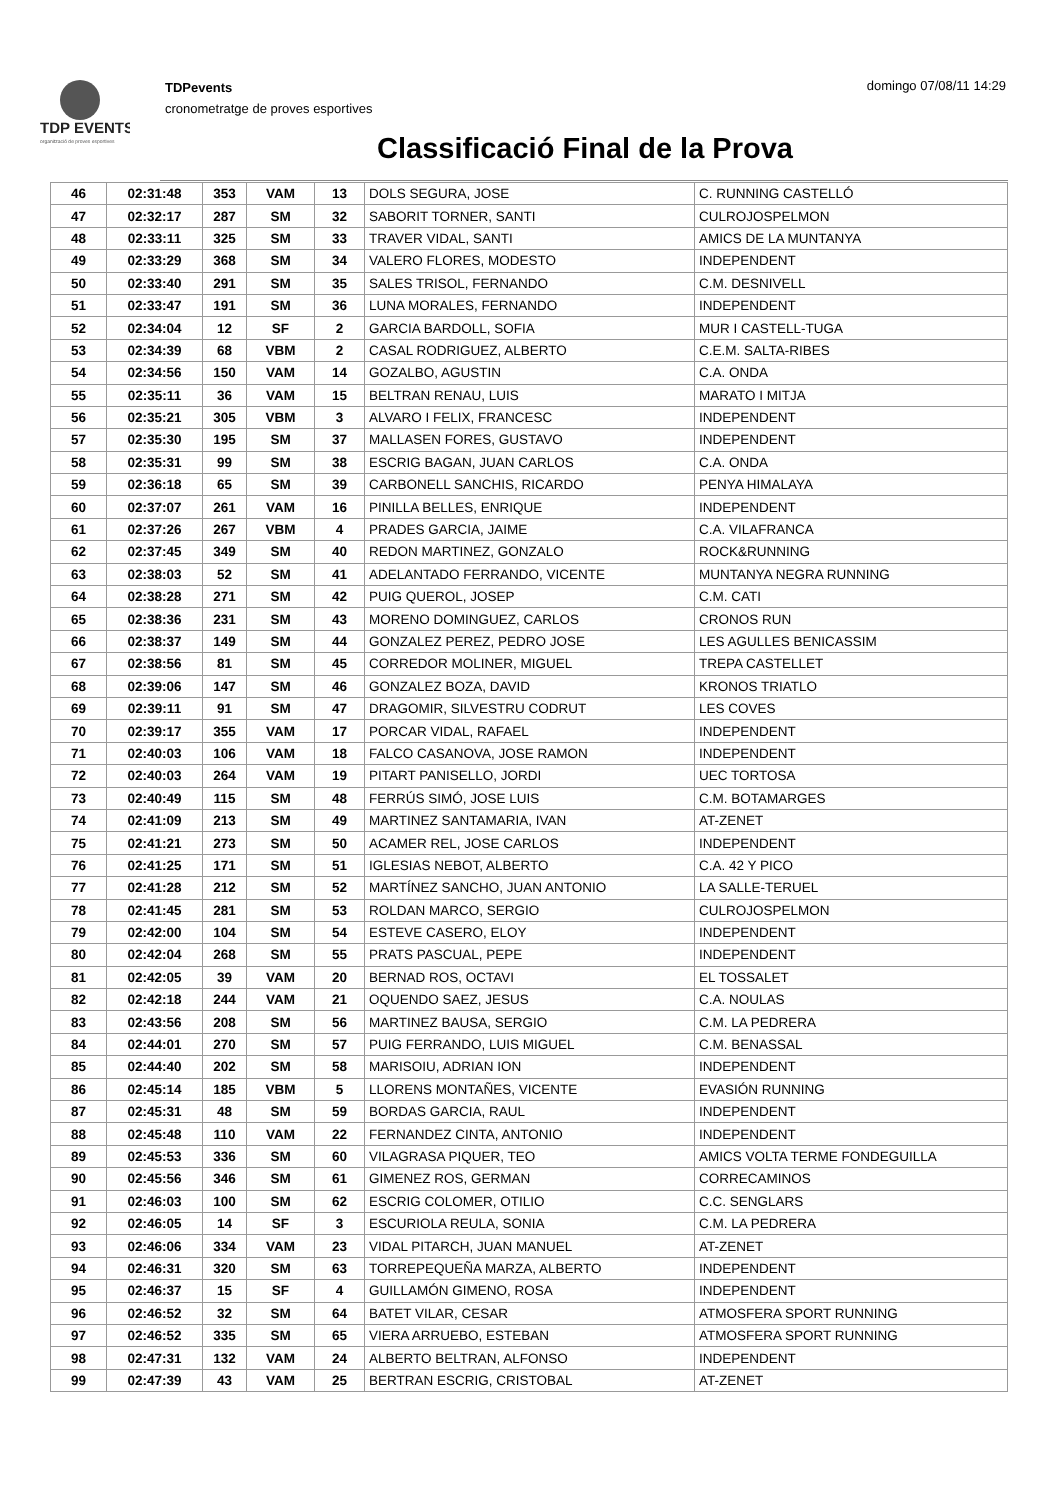TDP EVENTS
organització de proves esportives
TDPevents
cronometratge de proves esportives
domingo 07/08/11 14:29
Classificació Final de la Prova
| 46 | 02:31:48 | 353 | VAM | 13 | DOLS SEGURA, JOSE | C. RUNNING CASTELLÓ |
| 47 | 02:32:17 | 287 | SM | 32 | SABORIT TORNER, SANTI | CULROJOSPELMON |
| 48 | 02:33:11 | 325 | SM | 33 | TRAVER VIDAL, SANTI | AMICS DE LA MUNTANYA |
| 49 | 02:33:29 | 368 | SM | 34 | VALERO FLORES, MODESTO | INDEPENDENT |
| 50 | 02:33:40 | 291 | SM | 35 | SALES TRISOL, FERNANDO | C.M. DESNIVELL |
| 51 | 02:33:47 | 191 | SM | 36 | LUNA MORALES, FERNANDO | INDEPENDENT |
| 52 | 02:34:04 | 12 | SF | 2 | GARCIA BARDOLL, SOFIA | MUR I CASTELL-TUGA |
| 53 | 02:34:39 | 68 | VBM | 2 | CASAL RODRIGUEZ, ALBERTO | C.E.M. SALTA-RIBES |
| 54 | 02:34:56 | 150 | VAM | 14 | GOZALBO, AGUSTIN | C.A. ONDA |
| 55 | 02:35:11 | 36 | VAM | 15 | BELTRAN RENAU, LUIS | MARATO I MITJA |
| 56 | 02:35:21 | 305 | VBM | 3 | ALVARO I FELIX, FRANCESC | INDEPENDENT |
| 57 | 02:35:30 | 195 | SM | 37 | MALLASEN FORES, GUSTAVO | INDEPENDENT |
| 58 | 02:35:31 | 99 | SM | 38 | ESCRIG BAGAN, JUAN CARLOS | C.A. ONDA |
| 59 | 02:36:18 | 65 | SM | 39 | CARBONELL SANCHIS, RICARDO | PENYA HIMALAYA |
| 60 | 02:37:07 | 261 | VAM | 16 | PINILLA BELLES, ENRIQUE | INDEPENDENT |
| 61 | 02:37:26 | 267 | VBM | 4 | PRADES GARCIA, JAIME | C.A. VILAFRANCA |
| 62 | 02:37:45 | 349 | SM | 40 | REDON MARTINEZ, GONZALO | ROCK&RUNNING |
| 63 | 02:38:03 | 52 | SM | 41 | ADELANTADO FERRANDO, VICENTE | MUNTANYA NEGRA RUNNING |
| 64 | 02:38:28 | 271 | SM | 42 | PUIG QUEROL, JOSEP | C.M. CATI |
| 65 | 02:38:36 | 231 | SM | 43 | MORENO DOMINGUEZ, CARLOS | CRONOS RUN |
| 66 | 02:38:37 | 149 | SM | 44 | GONZALEZ PEREZ, PEDRO JOSE | LES AGULLES BENICASSIM |
| 67 | 02:38:56 | 81 | SM | 45 | CORREDOR MOLINER, MIGUEL | TREPA CASTELLET |
| 68 | 02:39:06 | 147 | SM | 46 | GONZALEZ BOZA, DAVID | KRONOS TRIATLO |
| 69 | 02:39:11 | 91 | SM | 47 | DRAGOMIR, SILVESTRU CODRUT | LES COVES |
| 70 | 02:39:17 | 355 | VAM | 17 | PORCAR VIDAL, RAFAEL | INDEPENDENT |
| 71 | 02:40:03 | 106 | VAM | 18 | FALCO CASANOVA, JOSE RAMON | INDEPENDENT |
| 72 | 02:40:03 | 264 | VAM | 19 | PITART PANISELLO, JORDI | UEC TORTOSA |
| 73 | 02:40:49 | 115 | SM | 48 | FERRÚS SIMÓ, JOSE LUIS | C.M. BOTAMARGES |
| 74 | 02:41:09 | 213 | SM | 49 | MARTINEZ SANTAMARIA, IVAN | AT-ZENET |
| 75 | 02:41:21 | 273 | SM | 50 | ACAMER REL, JOSE CARLOS | INDEPENDENT |
| 76 | 02:41:25 | 171 | SM | 51 | IGLESIAS NEBOT, ALBERTO | C.A. 42 Y PICO |
| 77 | 02:41:28 | 212 | SM | 52 | MARTÍNEZ SANCHO, JUAN ANTONIO | LA SALLE-TERUEL |
| 78 | 02:41:45 | 281 | SM | 53 | ROLDAN MARCO, SERGIO | CULROJOSPELMON |
| 79 | 02:42:00 | 104 | SM | 54 | ESTEVE CASERO, ELOY | INDEPENDENT |
| 80 | 02:42:04 | 268 | SM | 55 | PRATS PASCUAL, PEPE | INDEPENDENT |
| 81 | 02:42:05 | 39 | VAM | 20 | BERNAD ROS, OCTAVI | EL TOSSALET |
| 82 | 02:42:18 | 244 | VAM | 21 | OQUENDO SAEZ, JESUS | C.A. NOULAS |
| 83 | 02:43:56 | 208 | SM | 56 | MARTINEZ BAUSA, SERGIO | C.M. LA PEDRERA |
| 84 | 02:44:01 | 270 | SM | 57 | PUIG FERRANDO, LUIS MIGUEL | C.M. BENASSAL |
| 85 | 02:44:40 | 202 | SM | 58 | MARISOIU, ADRIAN ION | INDEPENDENT |
| 86 | 02:45:14 | 185 | VBM | 5 | LLORENS MONTAÑES, VICENTE | EVASIÓN RUNNING |
| 87 | 02:45:31 | 48 | SM | 59 | BORDAS GARCIA, RAUL | INDEPENDENT |
| 88 | 02:45:48 | 110 | VAM | 22 | FERNANDEZ CINTA, ANTONIO | INDEPENDENT |
| 89 | 02:45:53 | 336 | SM | 60 | VILAGRASA PIQUER, TEO | AMICS VOLTA TERME FONDEGUILLA |
| 90 | 02:45:56 | 346 | SM | 61 | GIMENEZ ROS, GERMAN | CORRECAMINOS |
| 91 | 02:46:03 | 100 | SM | 62 | ESCRIG COLOMER, OTILIO | C.C. SENGLARS |
| 92 | 02:46:05 | 14 | SF | 3 | ESCURIOLA REULA, SONIA | C.M. LA PEDRERA |
| 93 | 02:46:06 | 334 | VAM | 23 | VIDAL PITARCH, JUAN MANUEL | AT-ZENET |
| 94 | 02:46:31 | 320 | SM | 63 | TORREPEQUEÑA MARZA, ALBERTO | INDEPENDENT |
| 95 | 02:46:37 | 15 | SF | 4 | GUILLAMÓN GIMENO, ROSA | INDEPENDENT |
| 96 | 02:46:52 | 32 | SM | 64 | BATET VILAR, CESAR | ATMOSFERA SPORT RUNNING |
| 97 | 02:46:52 | 335 | SM | 65 | VIERA ARRUEBO, ESTEBAN | ATMOSFERA SPORT RUNNING |
| 98 | 02:47:31 | 132 | VAM | 24 | ALBERTO BELTRAN, ALFONSO | INDEPENDENT |
| 99 | 02:47:39 | 43 | VAM | 25 | BERTRAN ESCRIG, CRISTOBAL | AT-ZENET |